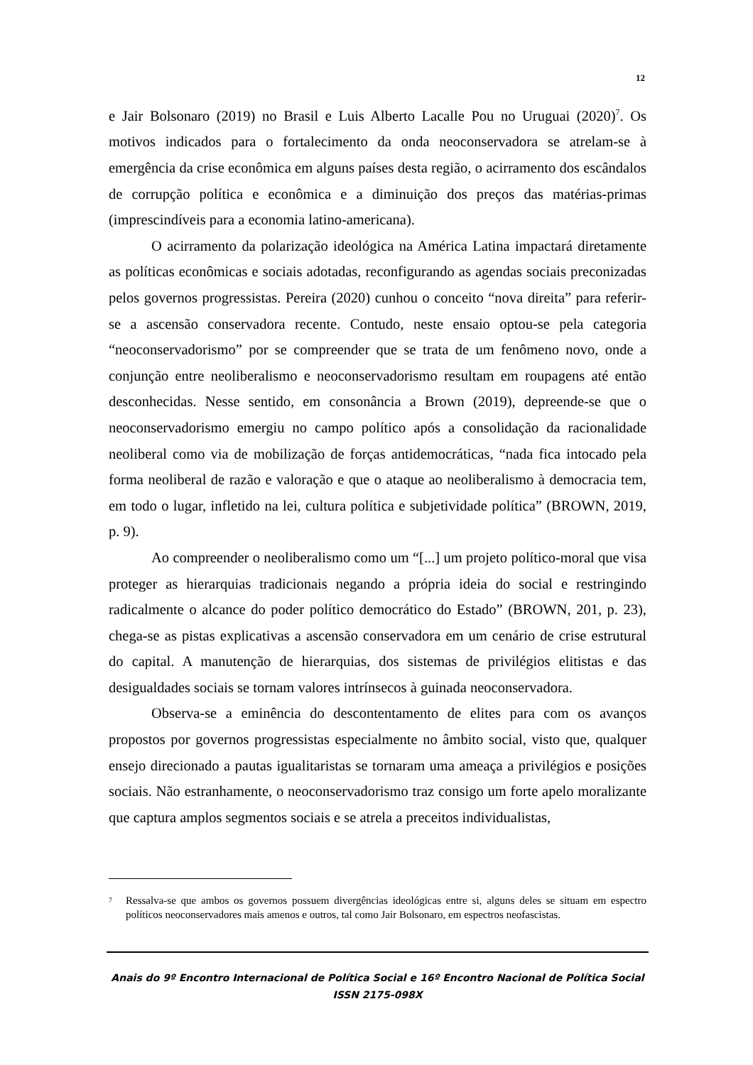12
e Jair Bolsonaro (2019) no Brasil e Luis Alberto Lacalle Pou no Uruguai (2020)<sup>7</sup>. Os motivos indicados para o fortalecimento da onda neoconservadora se atrelam-se à emergência da crise econômica em alguns países desta região, o acirramento dos escândalos de corrupção política e econômica e a diminuição dos preços das matérias-primas (imprescindíveis para a economia latino-americana).
O acirramento da polarização ideológica na América Latina impactará diretamente as políticas econômicas e sociais adotadas, reconfigurando as agendas sociais preconizadas pelos governos progressistas. Pereira (2020) cunhou o conceito “nova direita” para referir-se a ascensão conservadora recente. Contudo, neste ensaio optou-se pela categoria “neoconservadorismo” por se compreender que se trata de um fenômeno novo, onde a conjunção entre neoliberalismo e neoconservadorismo resultam em roupagens até então desconhecidas. Nesse sentido, em consonância a Brown (2019), depreende-se que o neoconservadorismo emergiu no campo político após a consolidação da racionalidade neoliberal como via de mobilização de forças antidemocráticas, “nada fica intocado pela forma neoliberal de razão e valoração e que o ataque ao neoliberalismo à democracia tem, em todo o lugar, infletido na lei, cultura política e subjetividade política” (BROWN, 2019, p. 9).
Ao compreender o neoliberalismo como um “[...] um projeto político-moral que visa proteger as hierarquias tradicionais negando a própria ideia do social e restringindo radicalmente o alcance do poder político democrático do Estado” (BROWN, 201, p. 23), chega-se as pistas explicativas a ascensão conservadora em um cenário de crise estrutural do capital. A manutenção de hierarquias, dos sistemas de privilégios elitistas e das desigualdades sociais se tornam valores intrínsecos à guinada neoconservadora.
Observa-se a eminência do descontentamento de elites para com os avanços propostos por governos progressistas especialmente no âmbito social, visto que, qualquer ensejo direcionado a pautas igualitaristas se tornaram uma ameaça a privilégios e posições sociais. Não estranhamente, o neoconservadorismo traz consigo um forte apelo moralizante que captura amplos segmentos sociais e se atrela a preceitos individualistas,
<sup>7</sup> Ressalva-se que ambos os governos possuem divergências ideológicas entre si, alguns deles se situam em espectro políticos neoconservadores mais amenos e outros, tal como Jair Bolsonaro, em espectros neofascistas.
Anais do 9º Encontro Internacional de Política Social e 16º Encontro Nacional de Política Social
ISSN 2175-098X